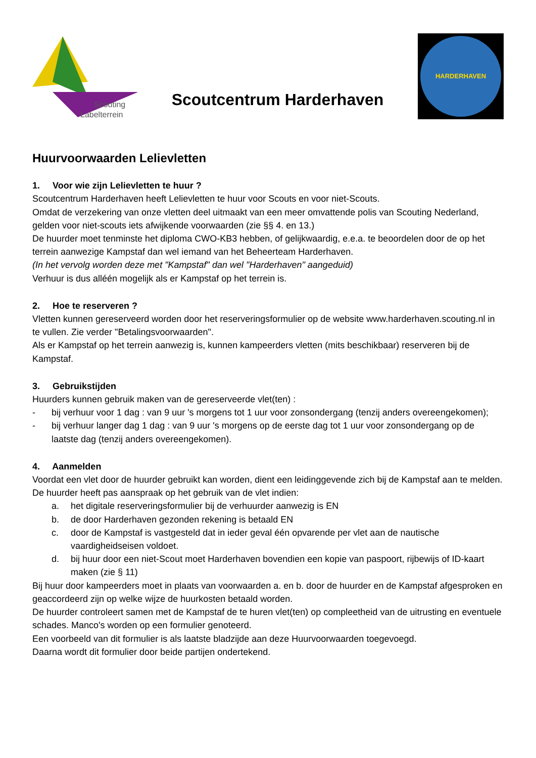Scouting
Labelterrein
Scoutcentrum Harderhaven
HARDERHAVEN
Huurvoorwaarden Lelievletten
1. Voor wie zijn Lelievletten te huur ?
Scoutcentrum Harderhaven heeft Lelievletten te huur voor Scouts en voor niet-Scouts.
Omdat de verzekering van onze vletten deel uitmaakt van een meer omvattende polis van Scouting Nederland, gelden voor niet-scouts iets afwijkende voorwaarden (zie §§ 4. en 13.)
De huurder moet tenminste het diploma CWO-KB3 hebben, of gelijkwaardig, e.e.a. te beoordelen door de op het terrein aanwezige Kampstaf dan wel iemand van het Beheerteam Harderhaven.
(In het vervolg worden deze met "Kampstaf" dan wel "Harderhaven" aangeduid)
Verhuur is dus alléén mogelijk als er Kampstaf op het terrein is.
2. Hoe te reserveren ?
Vletten kunnen gereserveerd worden door het reserveringsformulier op de website www.harderhaven.scouting.nl in te vullen. Zie verder "Betalingsvoorwaarden".
Als er Kampstaf op het terrein aanwezig is, kunnen kampeerders vletten (mits beschikbaar) reserveren bij de Kampstaf.
3. Gebruikstijden
Huurders kunnen gebruik maken van de gereserveerde vlet(ten) :
- bij verhuur voor 1 dag : van 9 uur 's morgens tot 1 uur voor zonsondergang (tenzij anders overeengekomen);
- bij verhuur langer dag 1 dag : van 9 uur 's morgens op de eerste dag tot 1 uur voor zonsondergang op de laatste dag (tenzij anders overeengekomen).
4. Aanmelden
Voordat een vlet door de huurder gebruikt kan worden, dient een leidinggevende zich bij de Kampstaf aan te melden.
De huurder heeft pas aanspraak op het gebruik van de vlet indien:
a. het digitale reserveringsformulier bij de verhuurder aanwezig is EN
b. de door Harderhaven gezonden rekening is betaald EN
c. door de Kampstaf is vastgesteld dat in ieder geval één opvarende per vlet aan de nautische vaardigheidseisen voldoet.
d. bij huur door een niet-Scout moet Harderhaven bovendien een kopie van paspoort, rijbewijs of ID-kaart maken (zie § 11)
Bij huur door kampeerders moet in plaats van voorwaarden a. en b. door de huurder en de Kampstaf afgesproken en geaccordeerd zijn op welke wijze de huurkosten betaald worden.
De huurder controleert samen met de Kampstaf de te huren vlet(ten) op compleetheid van de uitrusting en eventuele schades. Manco's worden op een formulier genoteerd.
Een voorbeeld van dit formulier is als laatste bladzijde aan deze Huurvoorwaarden toegevoegd.
Daarna wordt dit formulier door beide partijen ondertekend.